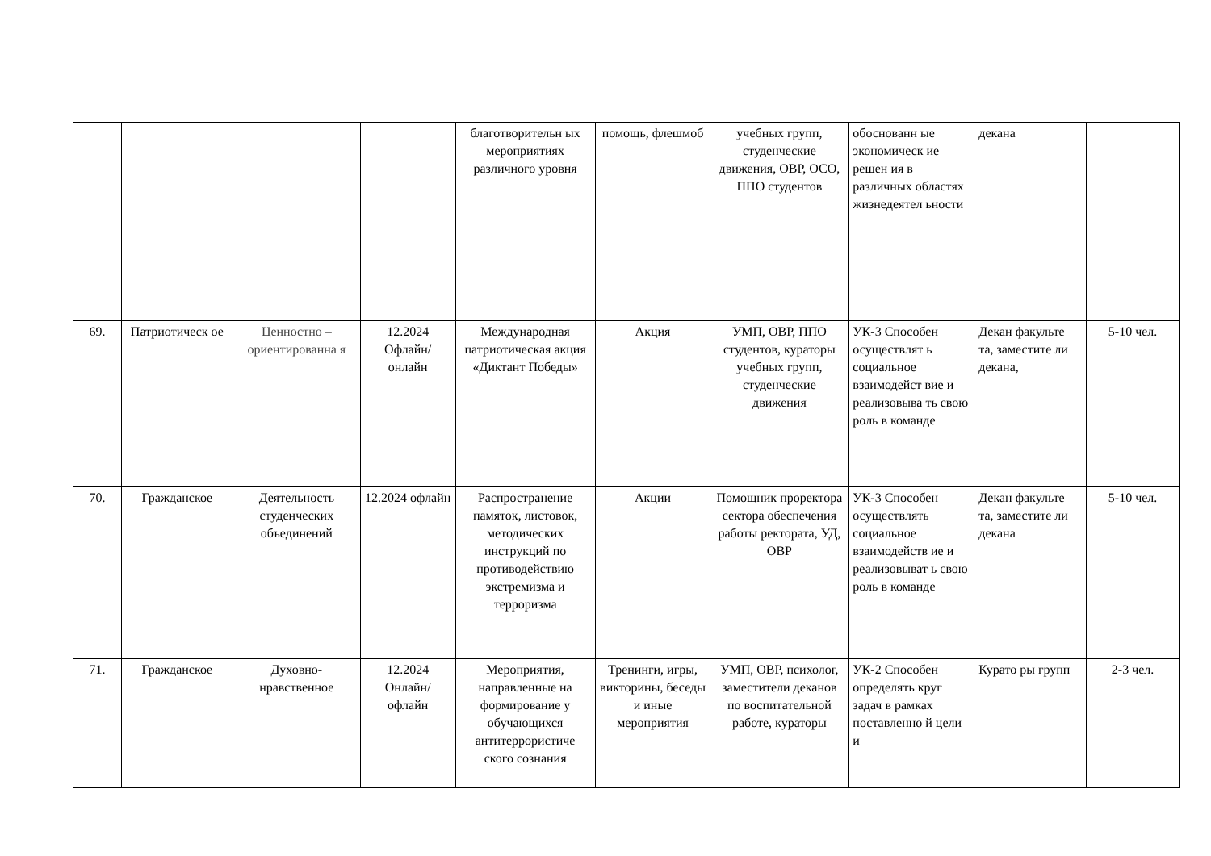| | | | | благотворительн ых мероприятиях различного уровня | помощь, флешмоб | учебных групп, студенческие движения, ОВР, ОСО, ППО студентов | обоснованн ые экономическ ие решен ия в различных областях жизнедеятел ьности | декана | |
| 69. | Патриотическ ое | Ценностно – ориентированна я | 12.2024 Офлайн/ онлайн | Международная патриотическая акция «Диктант Победы» | Акция | УМП, ОВР, ППО студентов, кураторы учебных групп, студенческие движения | УК-3 Способен осуществлят ь социальное взаимодейст вие и реализовыва ть свою роль в команде | Декан факульте та, заместите ли декана, | 5-10 чел. |
| 70. | Гражданское | Деятельность студенческих объединений | 12.2024 офлайн | Распространение памяток, листовок, методических инструкций по противодействию экстремизма и терроризма | Акции | Помощник проректора сектора обеспечения работы ректората, УД, ОВР | УК-3 Способен осуществлять социальное взаимодейств ие и реализовыват ь свою роль в команде | Декан факульте та, заместите ли декана | 5-10 чел. |
| 71. | Гражданское | Духовно-нравственное | 12.2024 Онлайн/ офлайн | Мероприятия, направленные на формирование у обучающихся антитеррористиче ского сознания | Тренинги, игры, викторины, беседы и иные мероприятия | УМП, ОВР, психолог, заместители деканов по воспитательной работе, кураторы | УК-2 Способен определять круг задач в рамках поставленно й цели и | Курато ры групп | 2-3 чел. |